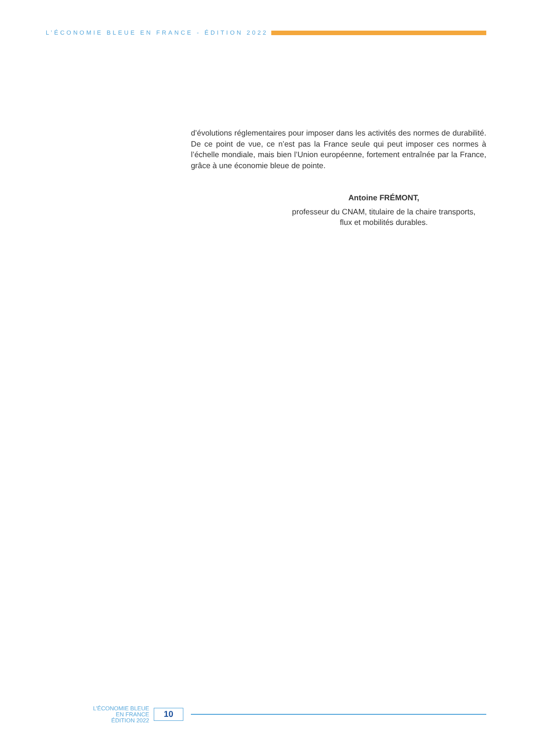L’ÉCONOMIE BLEUE EN FRANCE - ÉDITION 2022
d’évolutions réglementaires pour imposer dans les activités des normes de durabilité. De ce point de vue, ce n’est pas la France seule qui peut imposer ces normes à l’échelle mondiale, mais bien l’Union européenne, fortement entraînée par la France, grâce à une économie bleue de pointe.
Antoine FRÉMONT,
professeur du CNAM, titulaire de la chaire transports,
flux et mobilités durables.
L’ÉCONOMIE BLEUE
EN FRANCE
ÉDITION 2022
10